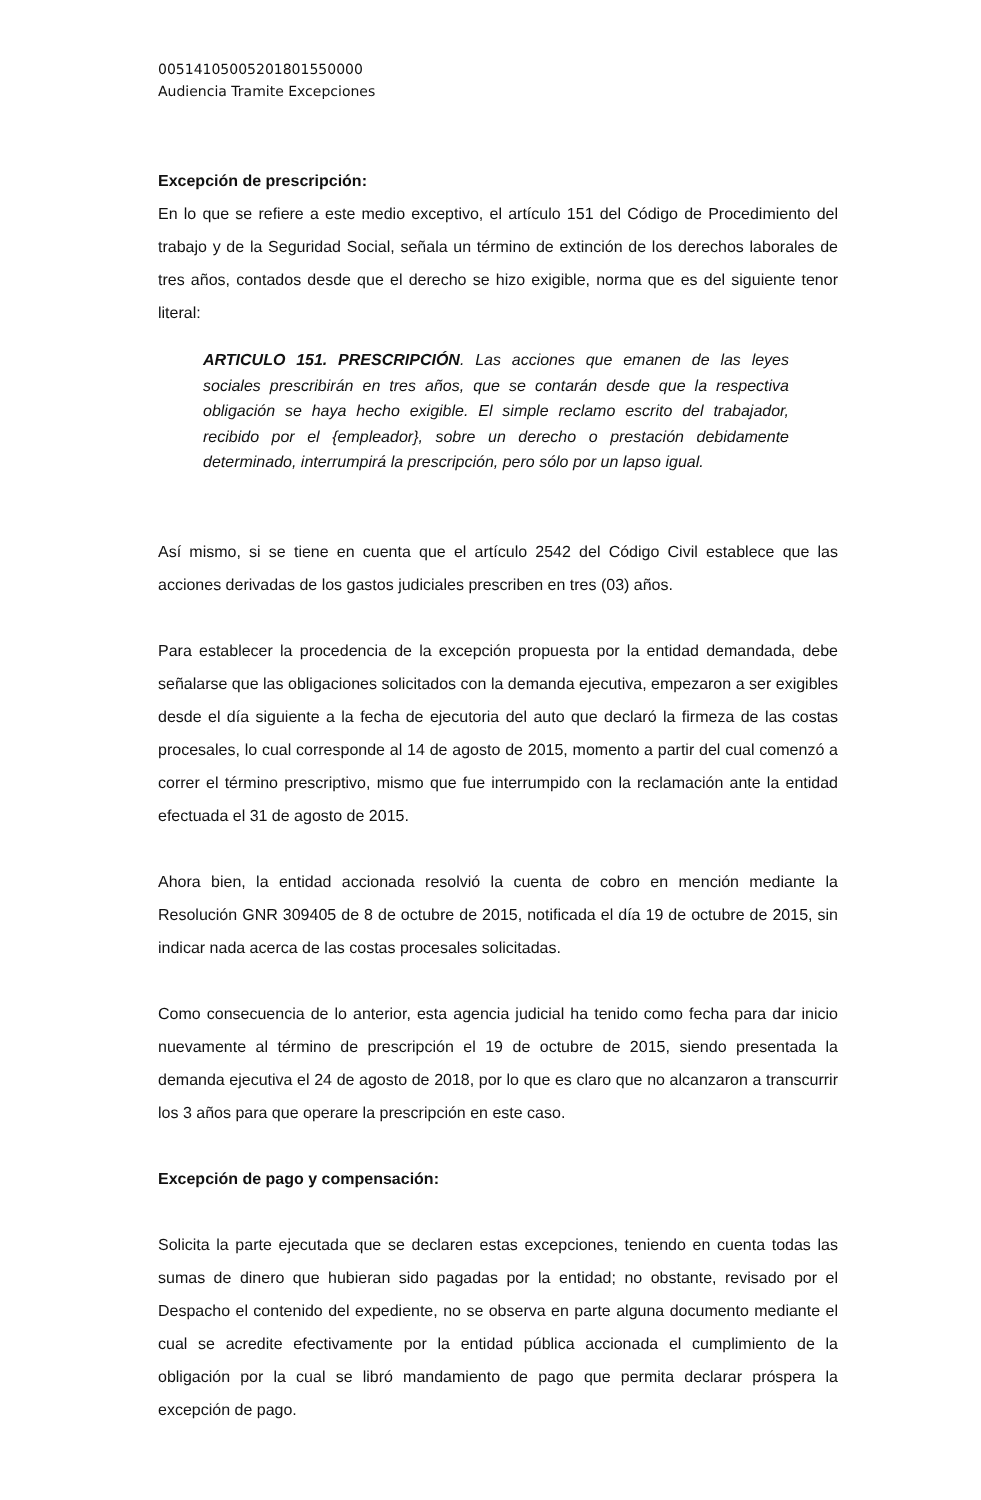00514105005201801550000
Audiencia Tramite Excepciones
Excepción de prescripción:
En lo que se refiere a este medio exceptivo, el artículo 151 del Código de Procedimiento del trabajo y de la Seguridad Social, señala un término de extinción de los derechos laborales de tres años, contados desde que el derecho se hizo exigible, norma que es del siguiente tenor literal:
ARTICULO 151. PRESCRIPCIÓN. Las acciones que emanen de las leyes sociales prescribirán en tres años, que se contarán desde que la respectiva obligación se haya hecho exigible. El simple reclamo escrito del trabajador, recibido por el {empleador}, sobre un derecho o prestación debidamente determinado, interrumpirá la prescripción, pero sólo por un lapso igual.
Así mismo, si se tiene en cuenta que el artículo 2542 del Código Civil establece que las acciones derivadas de los gastos judiciales prescriben en tres (03) años.
Para establecer la procedencia de la excepción propuesta por la entidad demandada, debe señalarse que las obligaciones solicitados con la demanda ejecutiva, empezaron a ser exigibles desde el día siguiente a la fecha de ejecutoria del auto que declaró la firmeza de las costas procesales, lo cual corresponde al 14 de agosto de 2015, momento a partir del cual comenzó a correr el término prescriptivo, mismo que fue interrumpido con la reclamación ante la entidad efectuada el 31 de agosto de 2015.
Ahora bien, la entidad accionada resolvió la cuenta de cobro en mención mediante la Resolución GNR 309405 de 8 de octubre de 2015, notificada el día 19 de octubre de 2015, sin indicar nada acerca de las costas procesales solicitadas.
Como consecuencia de lo anterior, esta agencia judicial ha tenido como fecha para dar inicio nuevamente al término de prescripción el 19 de octubre de 2015, siendo presentada la demanda ejecutiva el 24 de agosto de 2018, por lo que es claro que no alcanzaron a transcurrir los 3 años para que operare la prescripción en este caso.
Excepción de pago y compensación:
Solicita la parte ejecutada que se declaren estas excepciones, teniendo en cuenta todas las sumas de dinero que hubieran sido pagadas por la entidad; no obstante, revisado por el Despacho el contenido del expediente, no se observa en parte alguna documento mediante el cual se acredite efectivamente por la entidad pública accionada el cumplimiento de la obligación por la cual se libró mandamiento de pago que permita declarar próspera la excepción de pago.